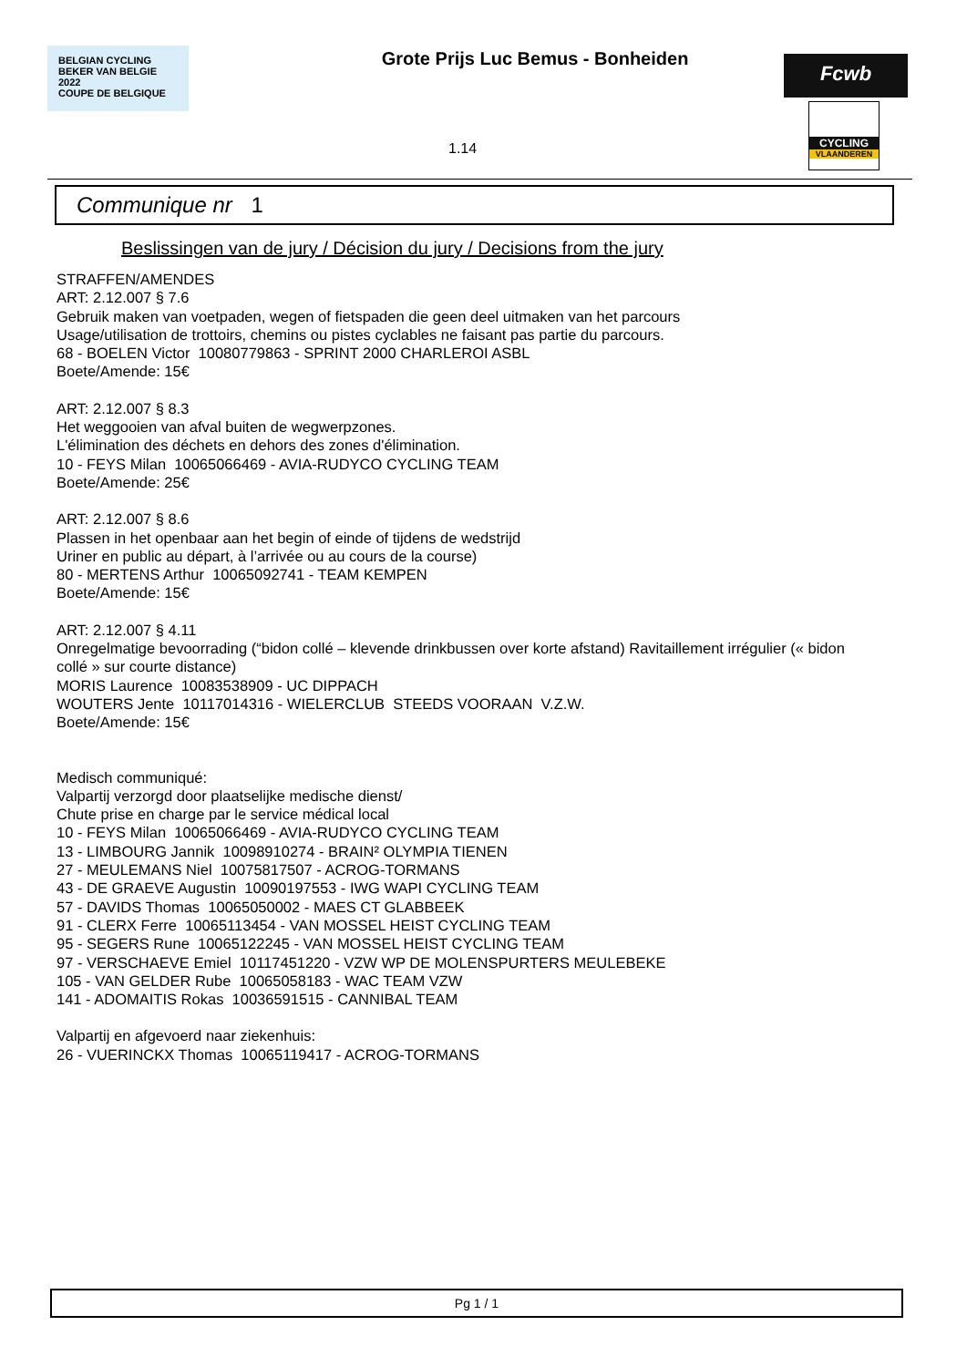BELGIAN CYCLING
BEKER VAN BELGIE 2022
COUPE DE BELGIQUE
Grote Prijs Luc Bemus - Bonheiden
1.14
Fcwb
CYCLING
VLAANDEREN
Communique nr 1
Beslissingen van de jury / Décision du jury / Decisions from the jury
STRAFFEN/AMENDES
ART: 2.12.007 § 7.6
Gebruik maken van voetpaden, wegen of fietspaden die geen deel uitmaken van het parcours
Usage/utilisation de trottoirs, chemins ou pistes cyclables ne faisant pas partie du parcours.
68 - BOELEN Victor 10080779863 - SPRINT 2000 CHARLEROI ASBL
Boete/Amende: 15€
ART: 2.12.007 § 8.3
Het weggooien van afval buiten de wegwerpzones.
L'élimination des déchets en dehors des zones d'élimination.
10 - FEYS Milan 10065066469 - AVIA-RUDYCO CYCLING TEAM
Boete/Amende: 25€
ART: 2.12.007 § 8.6
Plassen in het openbaar aan het begin of einde of tijdens de wedstrijd
Uriner en public au départ, à l’arrivée ou au cours de la course)
80 - MERTENS Arthur 10065092741 - TEAM KEMPEN
Boete/Amende: 15€
ART: 2.12.007 § 4.11
Onregelmatige bevoorrading (“bidon collé – klevende drinkbussen over korte afstand) Ravitaillement irrégulier (« bidon collé » sur courte distance)
MORIS Laurence 10083538909 - UC DIPPACH
WOUTERS Jente 10117014316 - WIELERCLUB STEEDS VOORAAN V.Z.W.
Boete/Amende: 15€
Medisch communiqué:
Valpartij verzorgd door plaatselijke medische dienst/
Chute prise en charge par le service médical local
10 - FEYS Milan 10065066469 - AVIA-RUDYCO CYCLING TEAM
13 - LIMBOURG Jannik 10098910274 - BRAIN² OLYMPIA TIENEN
27 - MEULEMANS Niel 10075817507 - ACROG-TORMANS
43 - DE GRAEVE Augustin 10090197553 - IWG WAPI CYCLING TEAM
57 - DAVIDS Thomas 10065050002 - MAES CT GLABBEEK
91 - CLERX Ferre 10065113454 - VAN MOSSEL HEIST CYCLING TEAM
95 - SEGERS Rune 10065122245 - VAN MOSSEL HEIST CYCLING TEAM
97 - VERSCHAEVE Emiel 10117451220 - VZW WP DE MOLENSPURTERS MEULEBEKE
105 - VAN GELDER Rube 10065058183 - WAC TEAM VZW
141 - ADOMAITIS Rokas 10036591515 - CANNIBAL TEAM
Valpartij en afgevoerd naar ziekenhuis:
26 - VUERINCKX Thomas 10065119417 - ACROG-TORMANS
Pg 1 / 1